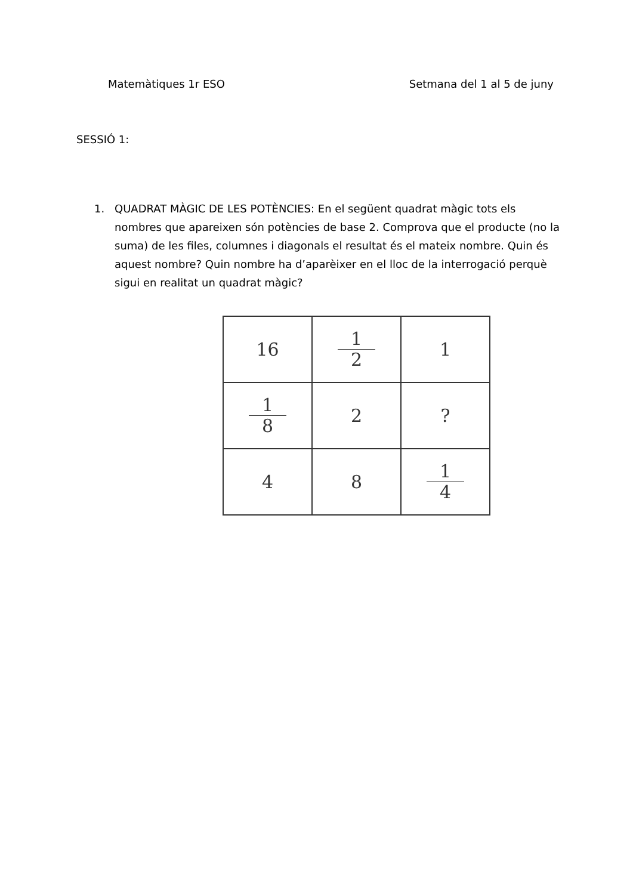Matemàtiques 1r ESO Setmana del 1 al 5 de juny
SESSIÓ 1:
1. QUADRAT MÀGIC DE LES POTÈNCIES: En el següent quadrat màgic tots els nombres que apareixen són potències de base 2. Comprova que el producte (no la suma) de les files, columnes i diagonals el resultat és el mateix nombre. Quin és aquest nombre? Quin nombre ha d’aparèixer en el lloc de la interrogació perquè sigui en realitat un quadrat màgic?
| 16 | 1 2 | 1 |
| 1 8 | 2 | ? |
| 4 | 8 | 1 4 |